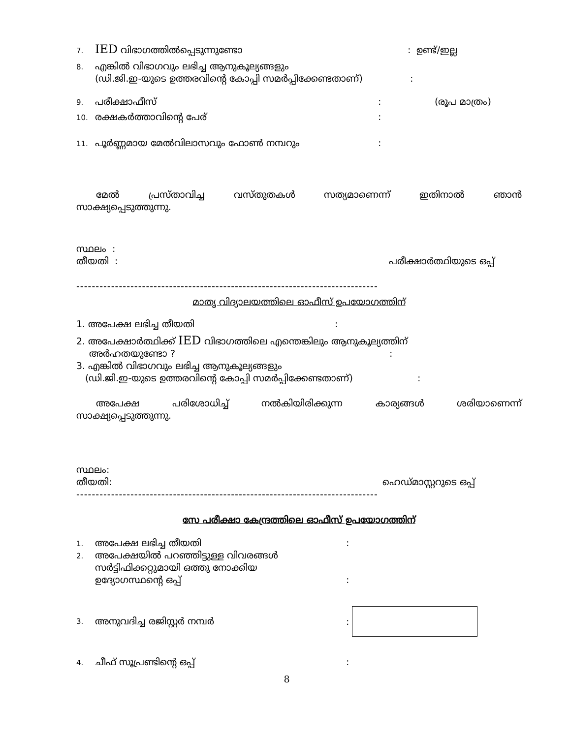7. IED വിഭാഗത്തിൽപ്പെടുന്നുണ്ടോ: ഉണ്ട്/ഇല്ല
8. എങ്കിൽ വിഭാഗവും ലഭിച്ച ആനുകൂല്യങ്ങളും
(ഡി.ജി.ഇ-യുടെ ഉത്തരവിന്റെ കോപ്പി സമർപ്പിക്കേണ്ടതാണ്):
9. പരീക്ഷാഫീസ്: (രൂപ മാത്രം)
10. രക്ഷകർത്താവിന്റെ പേര്:
11. പൂർണ്ണമായ മേൽവിലാസവും ഫോൺ നമ്പറും:
മേൽ പ്രസ്താവിച്ച വസ്തുതകൾ സത്യമാണെന്ന് ഇതിനാൽ ഞാൻ
സാക്ഷ്യപ്പെടുത്തുന്നു.
സ്ഥലം :
തീയതി : പരീക്ഷാർത്ഥിയുടെ ഒപ്പ്
------------------------------------------------------------------------------
മാതൃ വിദ്യാലയത്തിലെ ഓഫീസ് ഉപയോഗത്തിന്
1. അപേക്ഷ ലഭിച്ച തീയതി:
2. അപേക്ഷാർത്ഥിക്ക് IED വിഭാഗത്തിലെ എന്തെങ്കിലും ആനുകൂല്യത്തിന്
അർഹതയുണ്ടോ ?:
3. എങ്കിൽ വിഭാഗവും ലഭിച്ച ആനുകൂല്യങ്ങളും
(ഡി.ജി.ഇ-യുടെ ഉത്തരവിന്റെ കോപ്പി സമർപ്പിക്കേണ്ടതാണ്):
അപേക്ഷ പരിശോധിച്ച് നൽകിയിരിക്കുന്ന കാര്യങ്ങൾ ശരിയാണെന്ന്
സാക്ഷ്യപ്പെടുത്തുന്നു.
സ്ഥലം:
തീയതി: ഹെഡ്മാസ്റ്ററുടെ ഒപ്പ്
------------------------------------------------------------------------------
സേ പരീക്ഷാ കേന്ദ്രത്തിലെ ഓഫീസ് ഉപയോഗത്തിന്
1. അപേക്ഷ ലഭിച്ച തീയതി:
2. അപേക്ഷയിൽ പറഞ്ഞിട്ടുള്ള വിവരങ്ങൾ
സർട്ടിഫിക്കറ്റുമായി ഒത്തു നോക്കിയ
ഉദ്യോഗസ്ഥന്റെ ഒപ്പ്:
3. അനുവദിച്ച രജിസ്റ്റർ നമ്പർ:
4. ചീഫ് സൂപ്രണ്ടിന്റെ ഒപ്പ്:
8